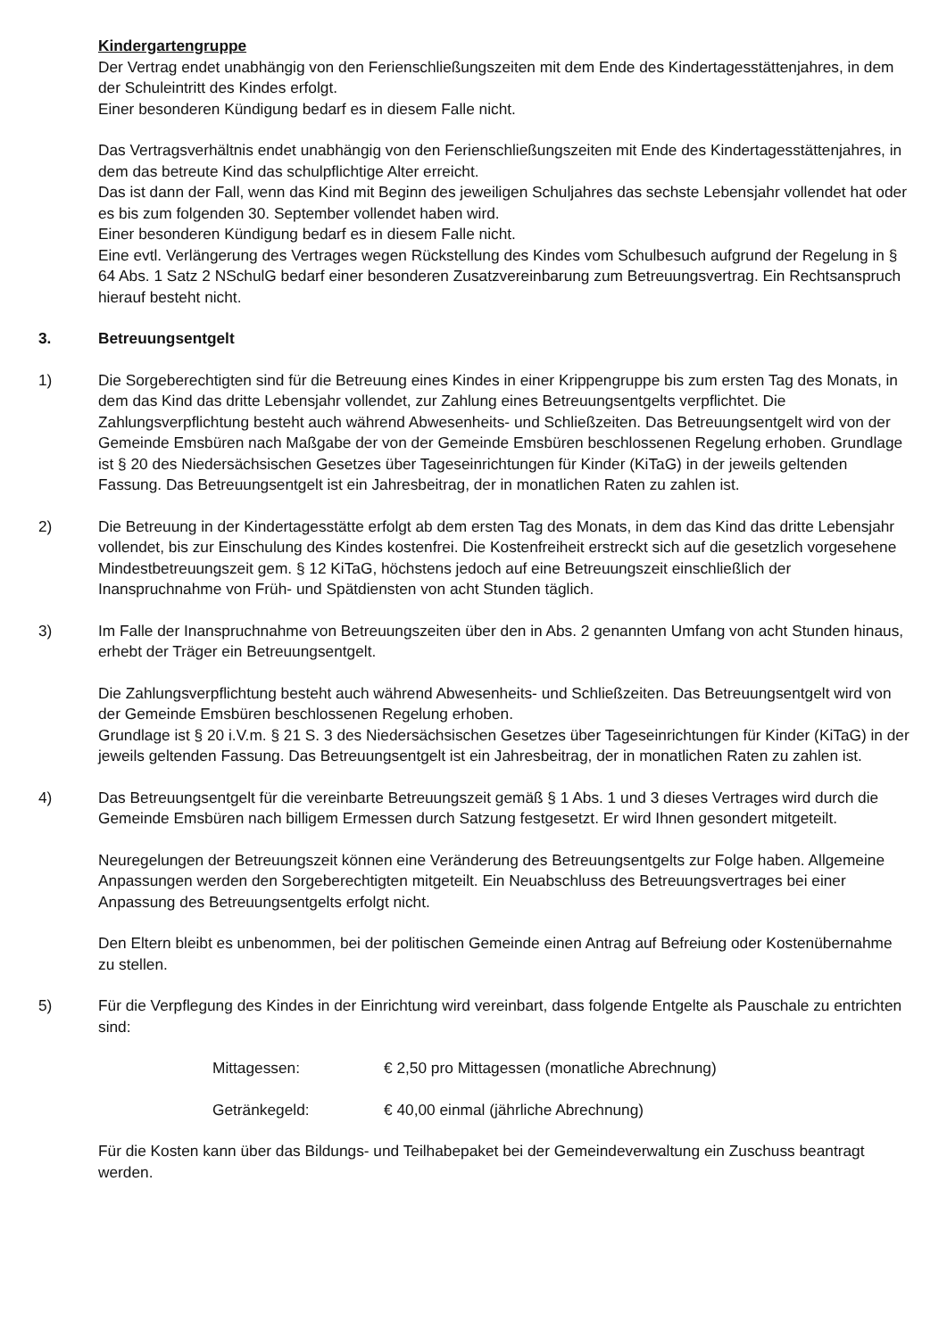Kindergartengruppe
Der Vertrag endet unabhängig von den Ferienschließungszeiten mit dem Ende des Kindertagesstättenjahres, in dem der Schuleintritt des Kindes erfolgt.
Einer besonderen Kündigung bedarf es in diesem Falle nicht.
Das Vertragsverhältnis endet unabhängig von den Ferienschließungszeiten mit Ende des Kindertagesstättenjahres, in dem das betreute Kind das schulpflichtige Alter erreicht.
Das ist dann der Fall, wenn das Kind mit Beginn des jeweiligen Schuljahres das sechste Lebensjahr vollendet hat oder es bis zum folgenden 30. September vollendet haben wird.
Einer besonderen Kündigung bedarf es in diesem Falle nicht.
Eine evtl. Verlängerung des Vertrages wegen Rückstellung des Kindes vom Schulbesuch aufgrund der Regelung in § 64 Abs. 1 Satz 2 NSchulG bedarf einer besonderen Zusatzvereinbarung zum Betreuungsvertrag. Ein Rechtsanspruch hierauf besteht nicht.
3. Betreuungsentgelt
1) Die Sorgeberechtigten sind für die Betreuung eines Kindes in einer Krippengruppe bis zum ersten Tag des Monats, in dem das Kind das dritte Lebensjahr vollendet, zur Zahlung eines Betreuungsentgelts verpflichtet. Die Zahlungsverpflichtung besteht auch während Abwesenheits- und Schließzeiten. Das Betreuungsentgelt wird von der Gemeinde Emsbüren nach Maßgabe der von der Gemeinde Emsbüren beschlossenen Regelung erhoben. Grundlage ist § 20 des Niedersächsischen Gesetzes über Tageseinrichtungen für Kinder (KiTaG) in der jeweils geltenden Fassung. Das Betreuungsentgelt ist ein Jahresbeitrag, der in monatlichen Raten zu zahlen ist.
2) Die Betreuung in der Kindertagesstätte erfolgt ab dem ersten Tag des Monats, in dem das Kind das dritte Lebensjahr vollendet, bis zur Einschulung des Kindes kostenfrei. Die Kostenfreiheit erstreckt sich auf die gesetzlich vorgesehene Mindestbetreuungszeit gem. § 12 KiTaG, höchstens jedoch auf eine Betreuungszeit einschließlich der Inanspruchnahme von Früh- und Spätdiensten von acht Stunden täglich.
3) Im Falle der Inanspruchnahme von Betreuungszeiten über den in Abs. 2 genannten Umfang von acht Stunden hinaus, erhebt der Träger ein Betreuungsentgelt.
Die Zahlungsverpflichtung besteht auch während Abwesenheits- und Schließzeiten. Das Betreuungsentgelt wird von der Gemeinde Emsbüren beschlossenen Regelung erhoben.
Grundlage ist § 20 i.V.m. § 21 S. 3 des Niedersächsischen Gesetzes über Tageseinrichtungen für Kinder (KiTaG) in der jeweils geltenden Fassung. Das Betreuungsentgelt ist ein Jahresbeitrag, der in monatlichen Raten zu zahlen ist.
4) Das Betreuungsentgelt für die vereinbarte Betreuungszeit gemäß § 1 Abs. 1 und 3 dieses Vertrages wird durch die Gemeinde Emsbüren nach billigem Ermessen durch Satzung festgesetzt. Er wird Ihnen gesondert mitgeteilt.
Neuregelungen der Betreuungszeit können eine Veränderung des Betreuungsentgelts zur Folge haben. Allgemeine Anpassungen werden den Sorgeberechtigten mitgeteilt. Ein Neuabschluss des Betreuungsvertrages bei einer Anpassung des Betreuungsentgelts erfolgt nicht.
Den Eltern bleibt es unbenommen, bei der politischen Gemeinde einen Antrag auf Befreiung oder Kostenübernahme zu stellen.
5) Für die Verpflegung des Kindes in der Einrichtung wird vereinbart, dass folgende Entgelte als Pauschale zu entrichten sind:
Mittagessen: € 2,50 pro Mittagessen (monatliche Abrechnung)
Getränkegeld: € 40,00 einmal (jährliche Abrechnung)
Für die Kosten kann über das Bildungs- und Teilhabepaket bei der Gemeindeverwaltung ein Zuschuss beantragt werden.